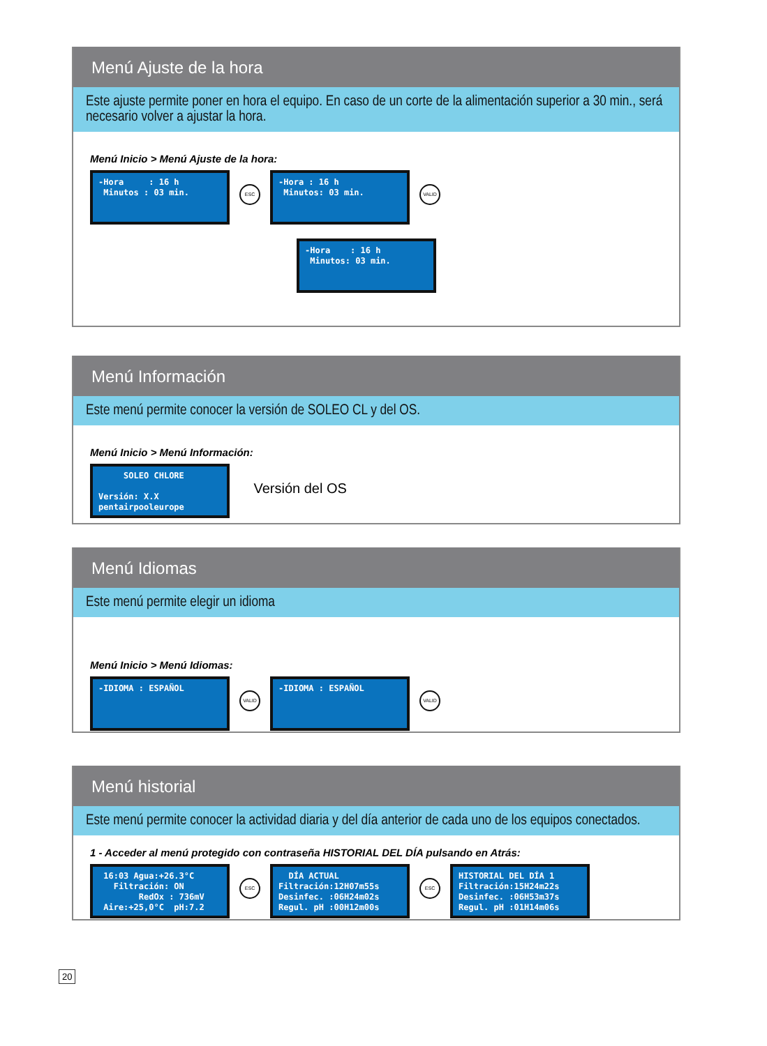Menú Ajuste de la hora
Este ajuste permite poner en hora el equipo. En caso de un corte de la alimentación superior a 30 min., será necesario volver a ajustar la hora.
Menú Inicio > Menú Ajuste de la hora:
-Hora : 16 h Minutos : 03 min.
ESC
-Hora : 16 h Minutos: 03 min.
VALID
-Hora : 16 h Minutos: 03 min.
Menú Información
Este menú permite conocer la versión de SOLEO CL y del OS.
Menú Inicio > Menú Información:
SOLEO CHLORE Versión: X.X pentairpooleurope
Versión del OS
Menú Idiomas
Este menú permite elegir un idioma
Menú Inicio > Menú Idiomas:
-IDIOMA : ESPAÑOL
VALID
-IDIOMA : ESPAÑOL
VALID
Menú historial
Este menú permite conocer la actividad diaria y del día anterior de cada uno de los equipos conectados.
1 - Acceder al menú protegido con contraseña HISTORIAL DEL DÍA pulsando en Atrás:
16:03 Agua:+26.3°C Filtración: ON RedOx : 736mV Aire:+25,0°C pH:7.2
ESC
DÍA ACTUAL Filtración:12H07m55s Desinfec. :06H24m02s Regul. pH :00H12m00s
ESC
HISTORIAL DEL DÍA 1 Filtración:15H24m22s Desinfec. :06H53m37s Regul. pH :01H14m06s
20